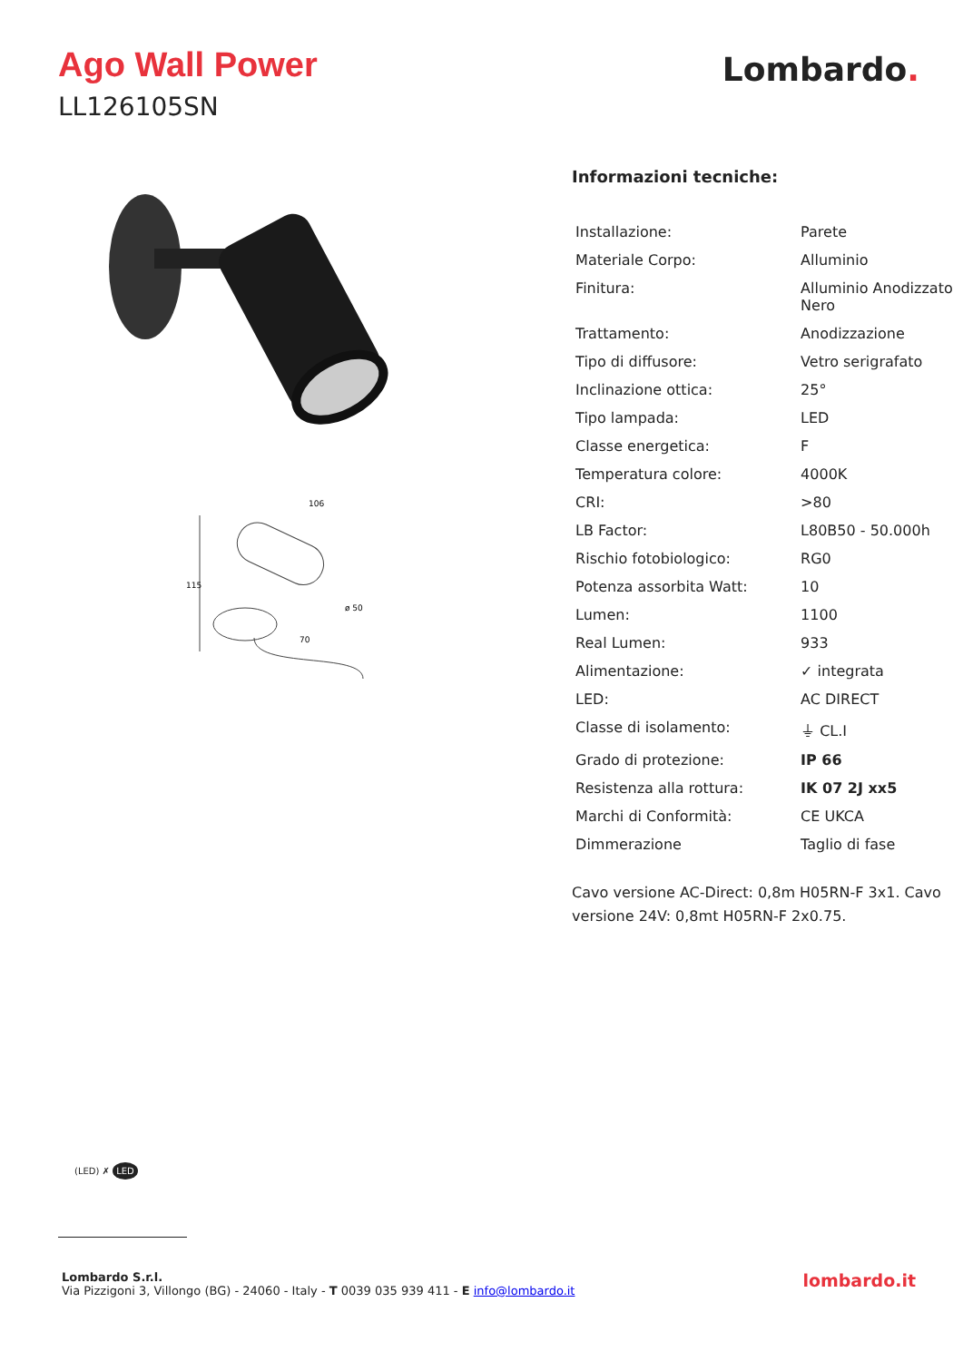Ago Wall Power
LL126105SN
Lombardo.
115
106
ø 50
70
Informazioni tecniche:
| Installazione: | Parete |
| Materiale Corpo: | Alluminio |
| Finitura: | Alluminio Anodizzato Nero |
| Trattamento: | Anodizzazione |
| Tipo di diffusore: | Vetro serigrafato |
| Inclinazione ottica: | 25° |
| Tipo lampada: | LED |
| Classe energetica: | F |
| Temperatura colore: | 4000K |
| CRI: | >80 |
| LB Factor: | L80B50 - 50.000h |
| Rischio fotobiologico: | RG0 |
| Potenza assorbita Watt: | 10 |
| Lumen: | 1100 |
| Real Lumen: | 933 |
| Alimentazione: | ✓ integrata |
| LED: | AC DIRECT |
| Classe di isolamento: | ⏚ CL.I |
| Grado di protezione: | IP 66 |
| Resistenza alla rottura: | IK 07 2J xx5 |
| Marchi di Conformità: | CE UKCA |
| Dimmerazione | Taglio di fase |
Cavo versione AC-Direct: 0,8m H05RN-F 3x1. Cavo versione 24V: 0,8mt H05RN-F 2x0.75.
(LED) ✗ LED
Lombardo S.r.l.
Via Pizzigoni 3, Villongo (BG) - 24060 - Italy - T 0039 035 939 411 - E info@lombardo.it
lombardo.it